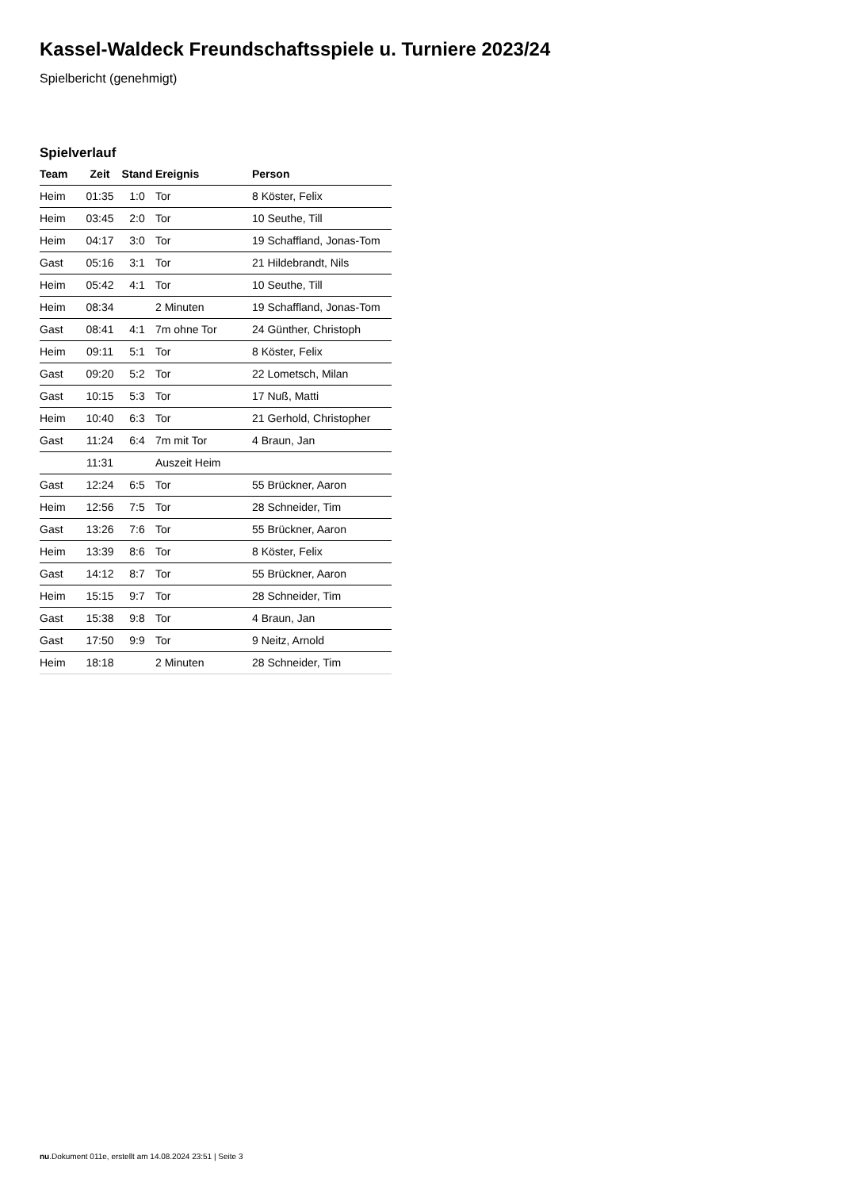Kassel-Waldeck Freundschaftsspiele u. Turniere 2023/24
Spielbericht (genehmigt)
Spielverlauf
| Team | Zeit | Stand | Ereignis | Person |
| --- | --- | --- | --- | --- |
| Heim | 01:35 | 1:0 | Tor | 8 Köster, Felix |
| Heim | 03:45 | 2:0 | Tor | 10 Seuthe, Till |
| Heim | 04:17 | 3:0 | Tor | 19 Schaffland, Jonas-Tom |
| Gast | 05:16 | 3:1 | Tor | 21 Hildebrandt, Nils |
| Heim | 05:42 | 4:1 | Tor | 10 Seuthe, Till |
| Heim | 08:34 | | 2 Minuten | 19 Schaffland, Jonas-Tom |
| Gast | 08:41 | 4:1 | 7m ohne Tor | 24 Günther, Christoph |
| Heim | 09:11 | 5:1 | Tor | 8 Köster, Felix |
| Gast | 09:20 | 5:2 | Tor | 22 Lometsch, Milan |
| Gast | 10:15 | 5:3 | Tor | 17 Nuß, Matti |
| Heim | 10:40 | 6:3 | Tor | 21 Gerhold, Christopher |
| Gast | 11:24 | 6:4 | 7m mit Tor | 4 Braun, Jan |
| | 11:31 | | Auszeit Heim | |
| Gast | 12:24 | 6:5 | Tor | 55 Brückner, Aaron |
| Heim | 12:56 | 7:5 | Tor | 28 Schneider, Tim |
| Gast | 13:26 | 7:6 | Tor | 55 Brückner, Aaron |
| Heim | 13:39 | 8:6 | Tor | 8 Köster, Felix |
| Gast | 14:12 | 8:7 | Tor | 55 Brückner, Aaron |
| Heim | 15:15 | 9:7 | Tor | 28 Schneider, Tim |
| Gast | 15:38 | 9:8 | Tor | 4 Braun, Jan |
| Gast | 17:50 | 9:9 | Tor | 9 Neitz, Arnold |
| Heim | 18:18 | | 2 Minuten | 28 Schneider, Tim |
nu.Dokument 011e, erstellt am 14.08.2024 23:51 | Seite 3